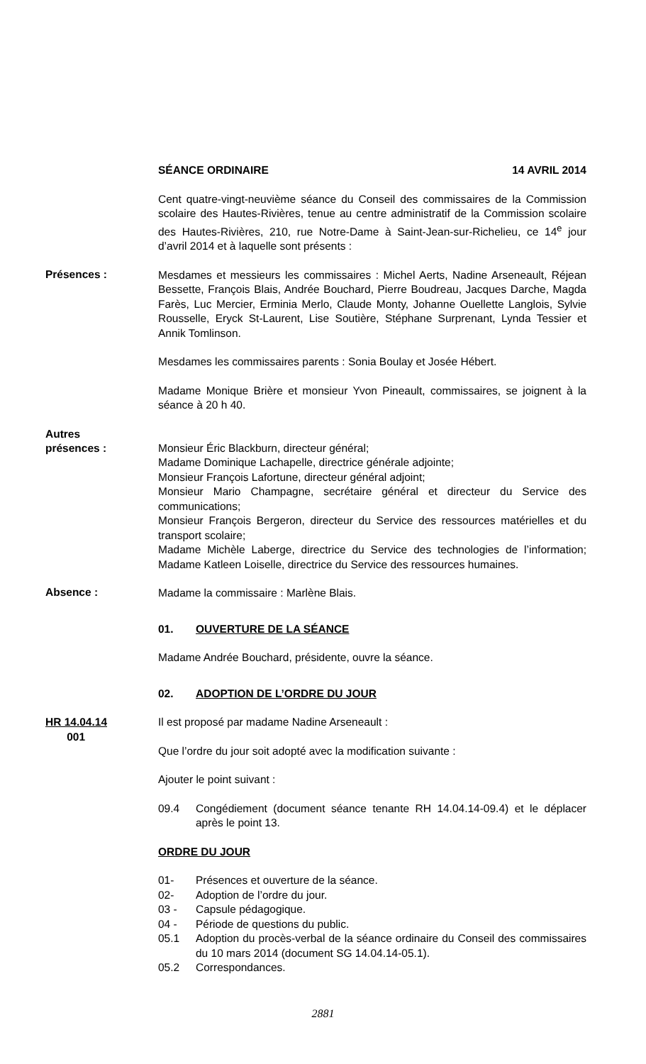SÉANCE ORDINAIRE 14 AVRIL 2014
Cent quatre-vingt-neuvième séance du Conseil des commissaires de la Commission scolaire des Hautes-Rivières, tenue au centre administratif de la Commission scolaire des Hautes-Rivières, 210, rue Notre-Dame à Saint-Jean-sur-Richelieu, ce 14<sup>e</sup> jour d’avril 2014 et à laquelle sont présents :
Présences :
Mesdames et messieurs les commissaires : Michel Aerts, Nadine Arseneault, Réjean Bessette, François Blais, Andrée Bouchard, Pierre Boudreau, Jacques Darche, Magda Farès, Luc Mercier, Erminia Merlo, Claude Monty, Johanne Ouellette Langlois, Sylvie Rousselle, Eryck St-Laurent, Lise Soutière, Stéphane Surprenant, Lynda Tessier et Annik Tomlinson.
Mesdames les commissaires parents : Sonia Boulay et Josée Hébert.
Madame Monique Brière et monsieur Yvon Pineault, commissaires, se joignent à la séance à 20 h 40.
Autres
présences :
Monsieur Éric Blackburn, directeur général;
Madame Dominique Lachapelle, directrice générale adjointe;
Monsieur François Lafortune, directeur général adjoint;
Monsieur Mario Champagne, secrétaire général et directeur du Service des communications;
Monsieur François Bergeron, directeur du Service des ressources matérielles et du transport scolaire;
Madame Michèle Laberge, directrice du Service des technologies de l’information; Madame Katleen Loiselle, directrice du Service des ressources humaines.
Absence :
Madame la commissaire : Marlène Blais.
01. OUVERTURE DE LA SÉANCE
Madame Andrée Bouchard, présidente, ouvre la séance.
02. ADOPTION DE L’ORDRE DU JOUR
HR 14.04.14
001
Il est proposé par madame Nadine Arseneault :
Que l’ordre du jour soit adopté avec la modification suivante :
Ajouter le point suivant :
09.4 Congédiement (document séance tenante RH 14.04.14-09.4) et le déplacer après le point 13.
ORDRE DU JOUR
01- Présences et ouverture de la séance.
02- Adoption de l’ordre du jour.
03 - Capsule pédagogique.
04 - Période de questions du public.
05.1 Adoption du procès-verbal de la séance ordinaire du Conseil des commissaires du 10 mars 2014 (document SG 14.04.14-05.1).
05.2 Correspondances.
2881